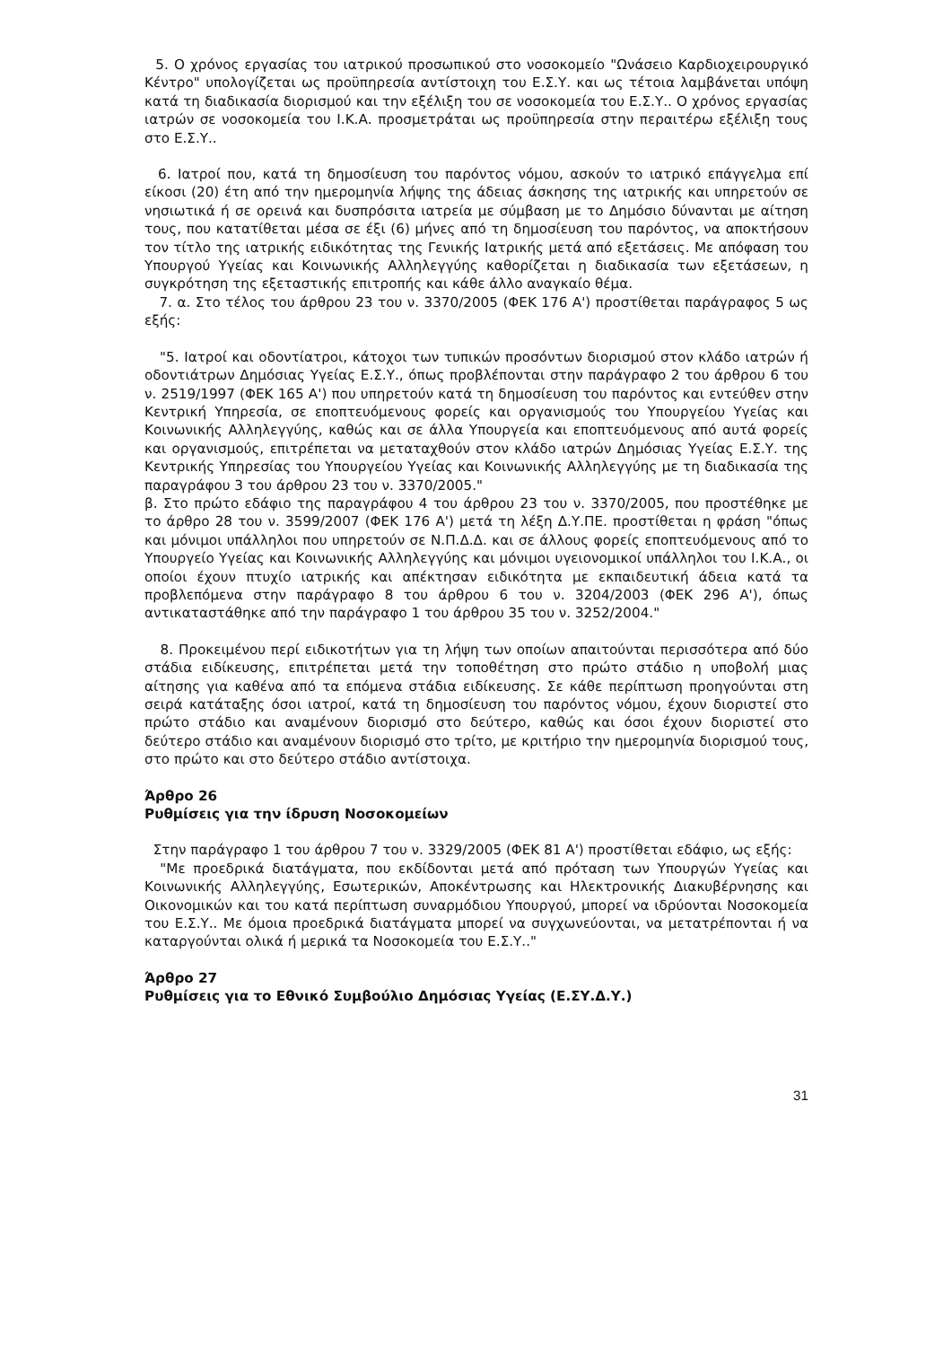5. Ο χρόνος εργασίας του ιατρικού προσωπικού στο νοσοκομείο "Ωνάσειο Καρδιοχειρουργικό Κέντρο" υπολογίζεται ως προϋπηρεσία αντίστοιχη του Ε.Σ.Υ. και ως τέτοια λαμβάνεται υπόψη κατά τη διαδικασία διορισμού και την εξέλιξη του σε νοσοκομεία του Ε.Σ.Υ.. Ο χρόνος εργασίας ιατρών σε νοσοκομεία του Ι.Κ.Α. προσμετράται ως προϋπηρεσία στην περαιτέρω εξέλιξη τους στο Ε.Σ.Υ..
6. Ιατροί που, κατά τη δημοσίευση του παρόντος νόμου, ασκούν το ιατρικό επάγγελμα επί είκοσι (20) έτη από την ημερομηνία λήψης της άδειας άσκησης της ιατρικής και υπηρετούν σε νησιωτικά ή σε ορεινά και δυσπρόσιτα ιατρεία με σύμβαση με το Δημόσιο δύνανται με αίτηση τους, που κατατίθεται μέσα σε έξι (6) μήνες από τη δημοσίευση του παρόντος, να αποκτήσουν τον τίτλο της ιατρικής ειδικότητας της Γενικής Ιατρικής μετά από εξετάσεις. Με απόφαση του Υπουργού Υγείας και Κοινωνικής Αλληλεγγύης καθορίζεται η διαδικασία των εξετάσεων, η συγκρότηση της εξεταστικής επιτροπής και κάθε άλλο αναγκαίο θέμα.
7. α. Στο τέλος του άρθρου 23 του ν. 3370/2005 (ΦΕΚ 176 Α') προστίθεται παράγραφος 5 ως εξής:
"5. Ιατροί και οδοντίατροι, κάτοχοι των τυπικών προσόντων διορισμού στον κλάδο ιατρών ή οδοντιάτρων Δημόσιας Υγείας Ε.Σ.Υ., όπως προβλέπονται στην παράγραφο 2 του άρθρου 6 του ν. 2519/1997 (ΦΕΚ 165 Α') που υπηρετούν κατά τη δημοσίευση του παρόντος και εντεύθεν στην Κεντρική Υπηρεσία, σε εποπτευόμενους φορείς και οργανισμούς του Υπουργείου Υγείας και Κοινωνικής Αλληλεγγύης, καθώς και σε άλλα Υπουργεία και εποπτευόμενους από αυτά φορείς και οργανισμούς, επιτρέπεται να μεταταχθούν στον κλάδο ιατρών Δημόσιας Υγείας Ε.Σ.Υ. της Κεντρικής Υπηρεσίας του Υπουργείου Υγείας και Κοινωνικής Αλληλεγγύης με τη διαδικασία της παραγράφου 3 του άρθρου 23 του ν. 3370/2005."
β. Στο πρώτο εδάφιο της παραγράφου 4 του άρθρου 23 του ν. 3370/2005, που προστέθηκε με το άρθρο 28 του ν. 3599/2007 (ΦΕΚ 176 Α') μετά τη λέξη Δ.Υ.ΠΕ. προστίθεται η φράση "όπως και μόνιμοι υπάλληλοι που υπηρετούν σε Ν.Π.Δ.Δ. και σε άλλους φορείς εποπτευόμενους από το Υπουργείο Υγείας και Κοινωνικής Αλληλεγγύης και μόνιμοι υγειονομικοί υπάλληλοι του Ι.Κ.Α., οι οποίοι έχουν πτυχίο ιατρικής και απέκτησαν ειδικότητα με εκπαιδευτική άδεια κατά τα προβλεπόμενα στην παράγραφο 8 του άρθρου 6 του ν. 3204/2003 (ΦΕΚ 296 Α'), όπως αντικαταστάθηκε από την παράγραφο 1 του άρθρου 35 του ν. 3252/2004."
8. Προκειμένου περί ειδικοτήτων για τη λήψη των οποίων απαιτούνται περισσότερα από δύο στάδια ειδίκευσης, επιτρέπεται μετά την τοποθέτηση στο πρώτο στάδιο η υποβολή μιας αίτησης για καθένα από τα επόμενα στάδια ειδίκευσης. Σε κάθε περίπτωση προηγούνται στη σειρά κατάταξης όσοι ιατροί, κατά τη δημοσίευση του παρόντος νόμου, έχουν διοριστεί στο πρώτο στάδιο και αναμένουν διορισμό στο δεύτερο, καθώς και όσοι έχουν διοριστεί στο δεύτερο στάδιο και αναμένουν διορισμό στο τρίτο, με κριτήριο την ημερομηνία διορισμού τους, στο πρώτο και στο δεύτερο στάδιο αντίστοιχα.
Άρθρο 26
Ρυθμίσεις για την ίδρυση Νοσοκομείων
Στην παράγραφο 1 του άρθρου 7 του ν. 3329/2005 (ΦΕΚ 81 Α') προστίθεται εδάφιο, ως εξής:
"Με προεδρικά διατάγματα, που εκδίδονται μετά από πρόταση των Υπουργών Υγείας και Κοινωνικής Αλληλεγγύης, Εσωτερικών, Αποκέντρωσης και Ηλεκτρονικής Διακυβέρνησης και Οικονομικών και του κατά περίπτωση συναρμόδιου Υπουργού, μπορεί να ιδρύονται Νοσοκομεία του Ε.Σ.Υ.. Με όμοια προεδρικά διατάγματα μπορεί να συγχωνεύονται, να μετατρέπονται ή να καταργούνται ολικά ή μερικά τα Νοσοκομεία του Ε.Σ.Υ.."
Άρθρο 27
Ρυθμίσεις για το Εθνικό Συμβούλιο Δημόσιας Υγείας (Ε.ΣΥ.Δ.Υ.)
31